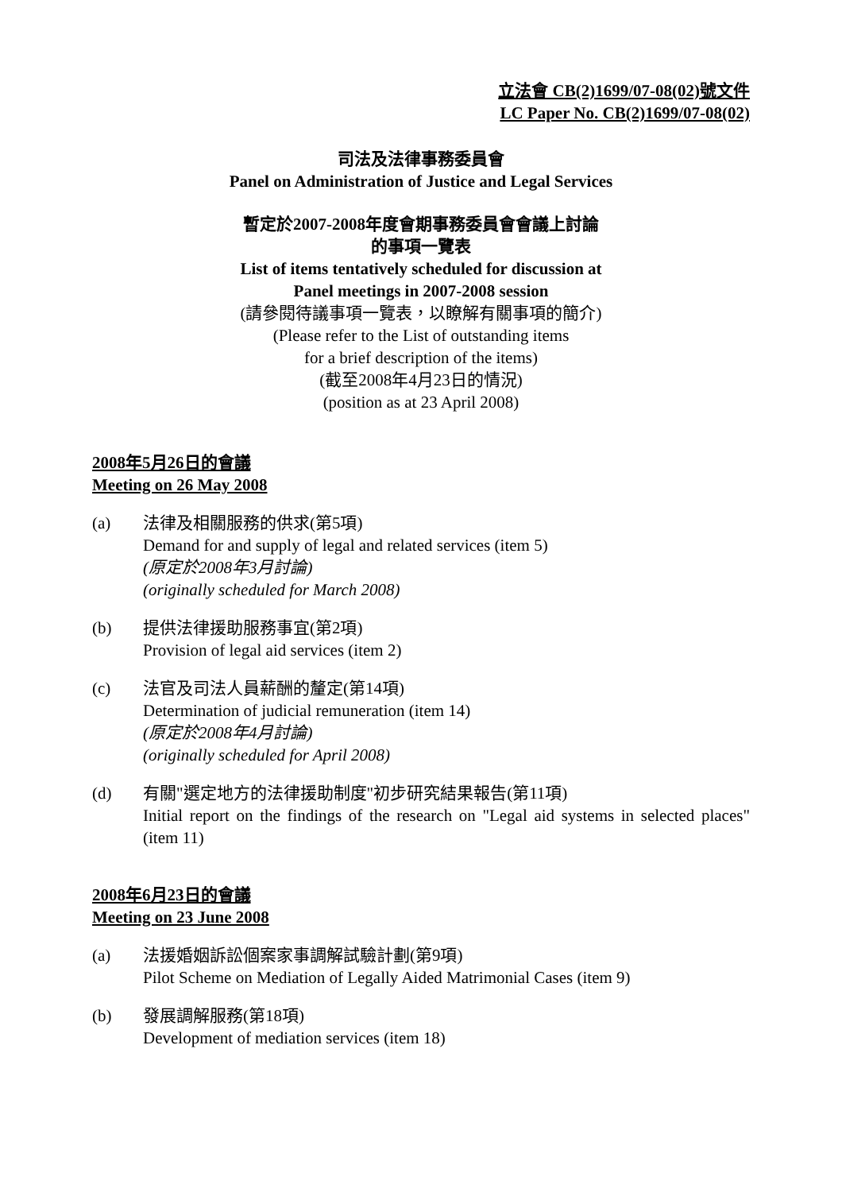立法會 CB(2)1699/07-08(02)號文件
LC Paper No. CB(2)1699/07-08(02)
司法及法律事務委員會
Panel on Administration of Justice and Legal Services
暫定於2007-2008年度會期事務委員會會議上討論
的事項一覽表
List of items tentatively scheduled for discussion at
Panel meetings in 2007-2008 session
(請參閱待議事項一覽表，以瞭解有關事項的簡介)
(Please refer to the List of outstanding items
for a brief description of the items)
(截至2008年4月23日的情況)
(position as at 23 April 2008)
2008年5月26日的會議
Meeting on 26 May 2008
(a) 法律及相關服務的供求(第5項)
Demand for and supply of legal and related services (item 5)
(原定於2008年3月討論)
(originally scheduled for March 2008)
(b) 提供法律援助服務事宜(第2項)
Provision of legal aid services (item 2)
(c) 法官及司法人員薪酬的釐定(第14項)
Determination of judicial remuneration (item 14)
(原定於2008年4月討論)
(originally scheduled for April 2008)
(d) 有關"選定地方的法律援助制度"初步研究結果報告(第11項)
Initial report on the findings of the research on "Legal aid systems in selected places" (item 11)
2008年6月23日的會議
Meeting on 23 June 2008
(a) 法援婚姻訴訟個案家事調解試驗計劃(第9項)
Pilot Scheme on Mediation of Legally Aided Matrimonial Cases (item 9)
(b) 發展調解服務(第18項)
Development of mediation services (item 18)